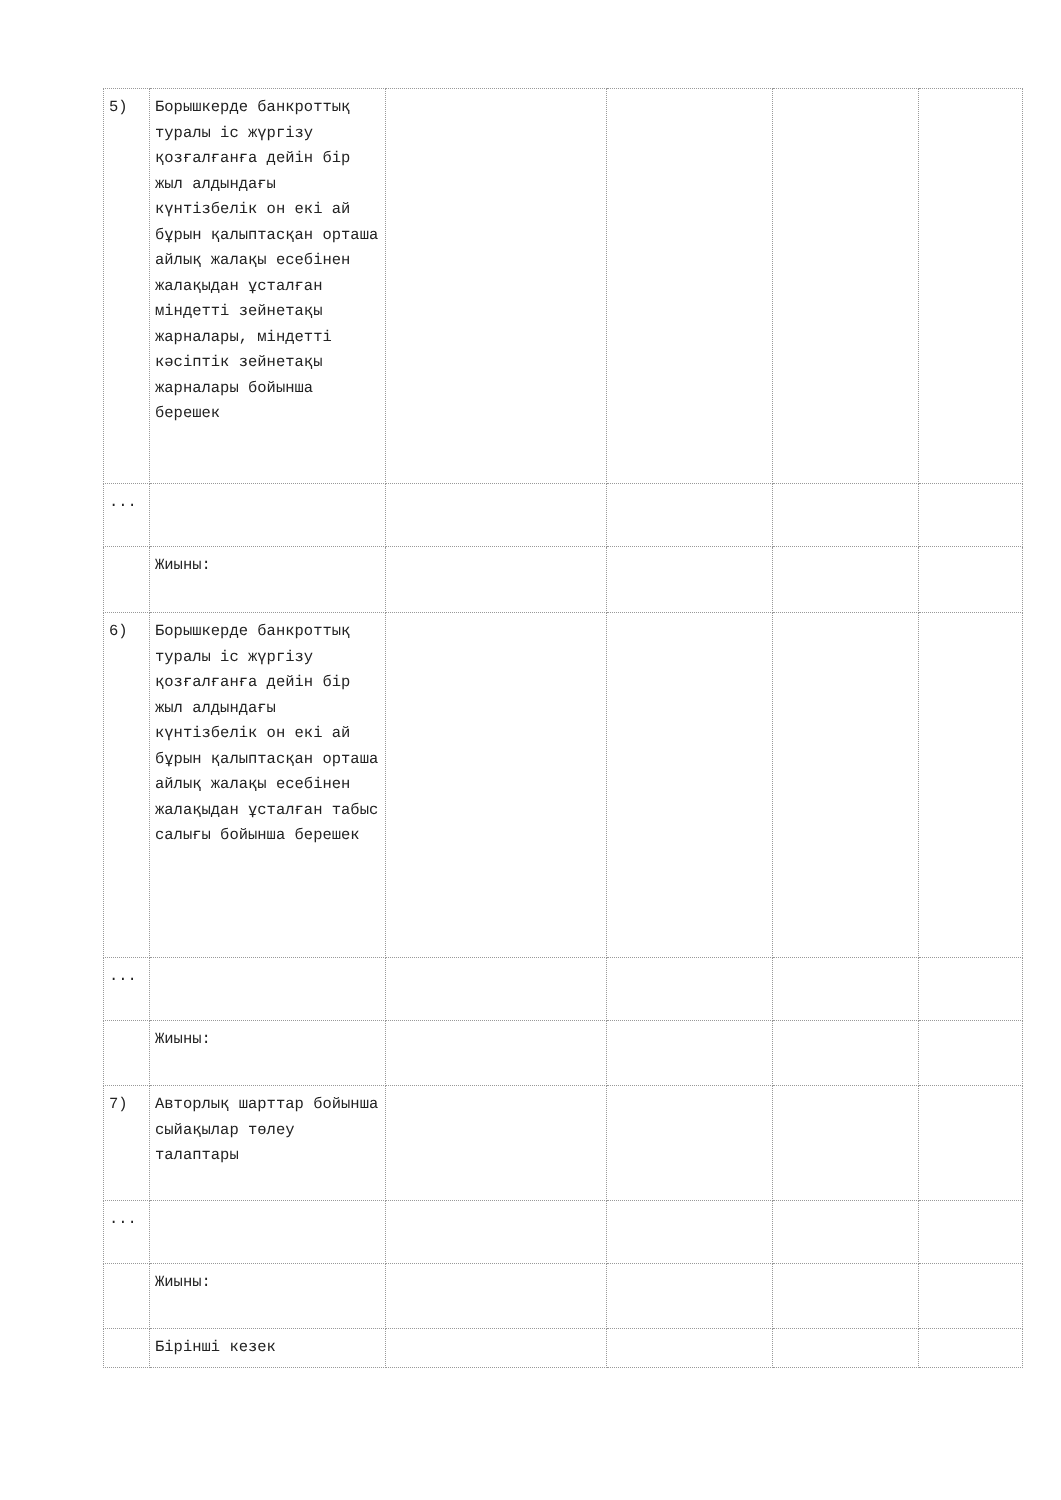| 5) | Борышкерде банкроттық туралы іс жүргізу қозғалғанға дейін бір жыл алдындағы күнтізбелік он екі ай бұрын қалыптасқан орташа айлық жалақы есебінен жалақыдан ұсталған міндетті зейнетақы жарналары, міндетті кәсіптік зейнетақы жарналары бойынша берешек | | | | |
| ... | | | | | |
| | Жиыны: | | | | |
| 6) | Борышкерде банкроттық туралы іс жүргізу қозғалғанға дейін бір жыл алдындағы күнтізбелік он екі ай бұрын қалыптасқан орташа айлық жалақы есебінен жалақыдан ұсталған табыс салығы бойынша берешек | | | | |
| ... | | | | | |
| | Жиыны: | | | | |
| 7) | Авторлық шарттар бойынша сыйақылар төлеу талаптары | | | | |
| ... | | | | | |
| | Жиыны: | | | | |
| | Бірінші кезек | | | | |